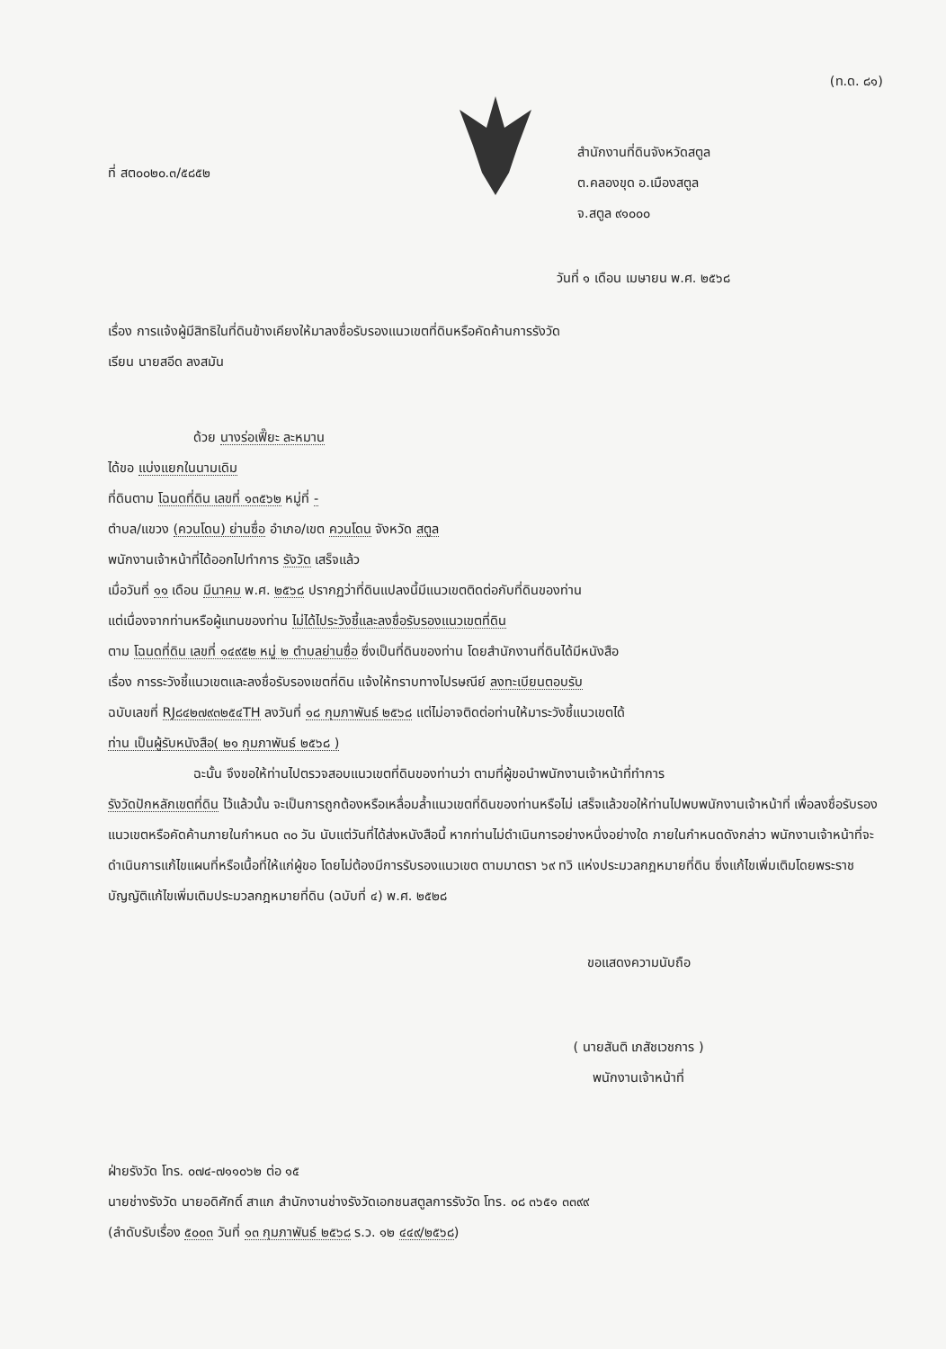(ท.ด. ๘๑)
ที่ สต๐๐๒๐.๓/๕๘๕๒
สำนักงานที่ดินจังหวัดสตูล
ต.คลองขุด อ.เมืองสตูล
จ.สตูล ๙๑๐๐๐
วันที่ ๑ เดือน เมษายน พ.ศ. ๒๕๖๘
เรื่อง การแจ้งผู้มีสิทธิในที่ดินข้างเคียงให้มาลงชื่อรับรองแนวเขตที่ดินหรือคัดค้านการรังวัด
เรียน นายสอีด ลงสมัน
ด้วย นางร่อเฟี๊ยะ ละหมาน
ได้ขอ แบ่งแยกในนามเดิม
ที่ดินตาม โฉนดที่ดิน เลขที่ ๑๓๕๖๒ หมู่ที่ -
ตำบล/แขวง (ควนโดน) ย่านซื่อ อำเภอ/เขต ควนโดน จังหวัด สตูล
พนักงานเจ้าหน้าที่ได้ออกไปทำการ รังวัด เสร็จแล้ว
เมื่อวันที่ ๑๑ เดือน มีนาคม พ.ศ. ๒๕๖๘ ปรากฏว่าที่ดินแปลงนี้มีแนวเขตติดต่อกับที่ดินของท่าน
แต่เนื่องจากท่านหรือผู้แทนของท่าน ไม่ได้ไประวังชี้และลงชื่อรับรองแนวเขตที่ดิน
ตาม โฉนดที่ดิน เลขที่ ๑๔๙๕๒ หมู่ ๒ ตำบลย่านซื่อ ซึ่งเป็นที่ดินของท่าน โดยสำนักงานที่ดินได้มีหนังสือ
เรื่อง การระวังชี้แนวเขตและลงชื่อรับรองเขตที่ดิน แจ้งให้ทราบทางไปรษณีย์ ลงทะเบียนตอบรับ
ฉบับเลขที่ RJ๘๔๒๗๙๓๒๕๔TH ลงวันที่ ๑๘ กุมภาพันธ์ ๒๕๖๘ แต่ไม่อาจติดต่อท่านให้มาระวังชี้แนวเขตได้
ท่าน เป็นผู้รับหนังสือ( ๒๑ กุมภาพันธ์ ๒๕๖๘ )
ฉะนั้น จึงขอให้ท่านไปตรวจสอบแนวเขตที่ดินของท่านว่า ตามที่ผู้ขอนำพนักงานเจ้าหน้าที่ทำการ
รังวัดปักหลักเขตที่ดิน ไว้แล้วนั้น จะเป็นการถูกต้องหรือเหลื่อมล้ำแนวเขตที่ดินของท่านหรือไม่ เสร็จแล้วขอให้ท่านไปพบพนักงานเจ้าหน้าที่ เพื่อลงชื่อรับรองแนวเขตหรือคัดค้านภายในกำหนด ๓๐ วัน นับแต่วันที่ได้ส่งหนังสือนี้ หากท่านไม่ดำเนินการอย่างหนึ่งอย่างใด ภายในกำหนดดังกล่าว พนักงานเจ้าหน้าที่จะดำเนินการแก้ไขแผนที่หรือเนื้อที่ให้แก่ผู้ขอ โดยไม่ต้องมีการรับรองแนวเขต ตามมาตรา ๖๙ ทวิ แห่งประมวลกฎหมายที่ดิน ซึ่งแก้ไขเพิ่มเติมโดยพระราชบัญญัติแก้ไขเพิ่มเติมประมวลกฎหมายที่ดิน (ฉบับที่ ๔) พ.ศ. ๒๕๒๘
ขอแสดงความนับถือ
( นายสันติ เภสัชเวชการ )
พนักงานเจ้าหน้าที่
ฝ่ายรังวัด โทร. ๐๗๔-๗๑๑๐๖๒ ต่อ ๑๕
นายช่างรังวัด นายอดิศักดิ์ สาแก สำนักงานช่างรังวัดเอกชนสตูลการรังวัด โทร. ๐๘ ๓๖๕๑ ๓๓๙๙
(ลำดับรับเรื่อง ๕๐๐๓ วันที่ ๑๓ กุมภาพันธ์ ๒๕๖๘ ร.ว. ๑๒ ๔๔๙/๒๕๖๘)